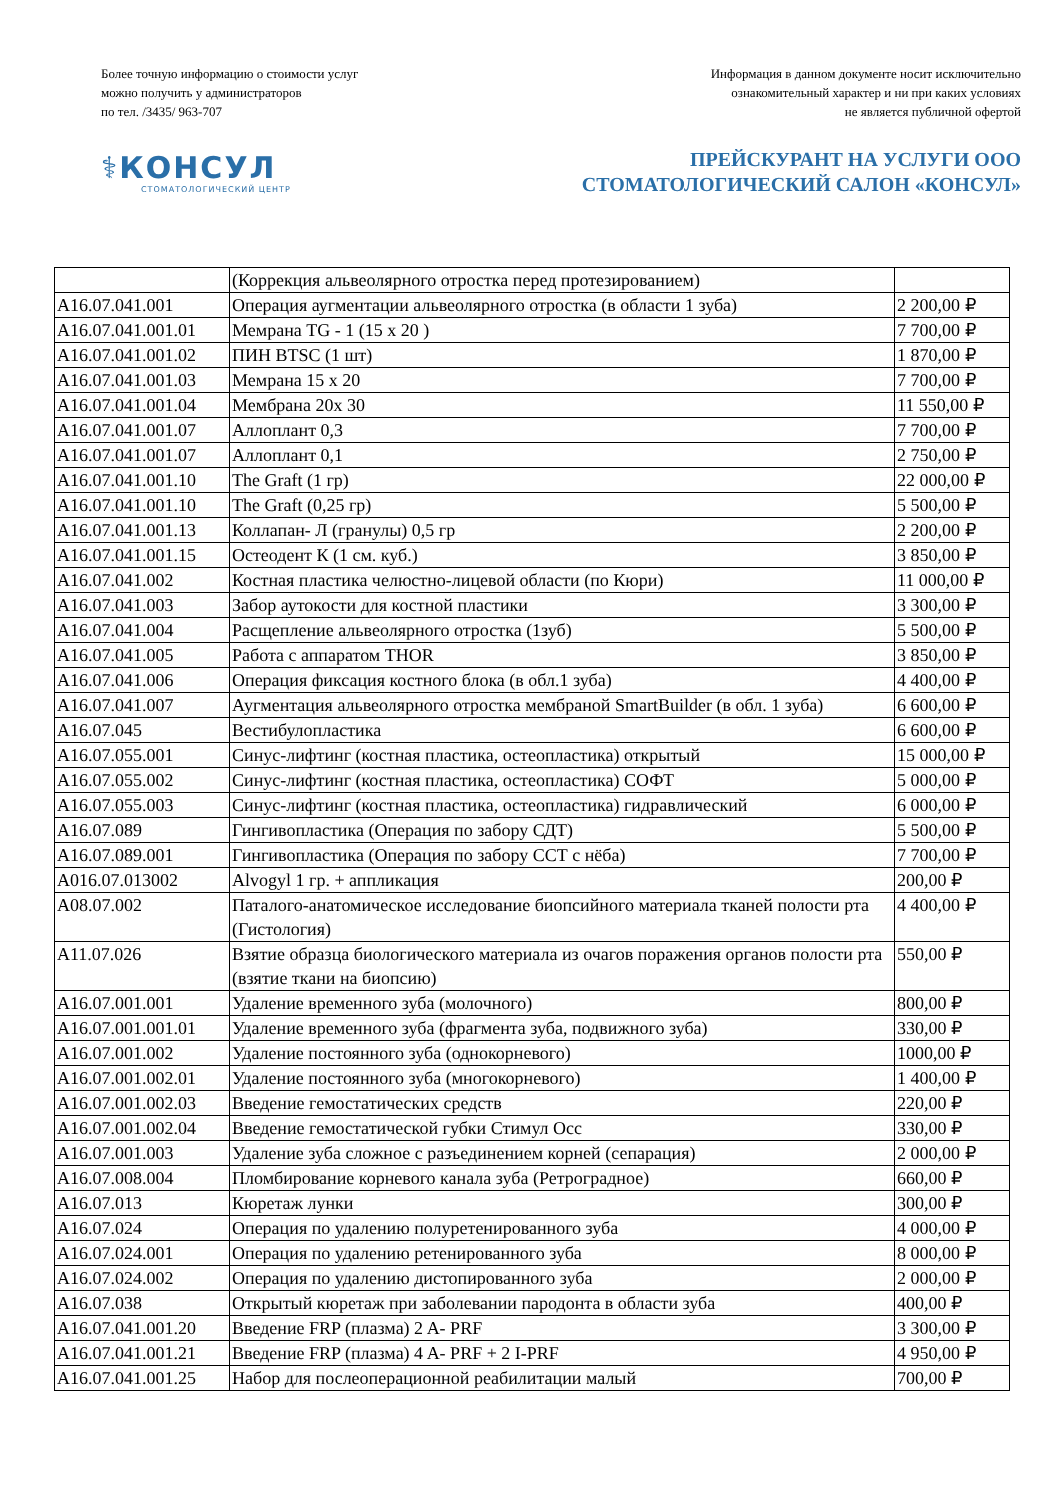Более точную информацию о стоимости услуг
можно получить у администраторов
по тел. /3435/ 963-707
Информация в данном документе носит исключительно
ознакомительный характер и ни при каких условиях
не является публичной офертой
⚕КОНСУЛ
СТОМАТОЛОГИЧЕСКИЙ ЦЕНТР
ПРЕЙСКУРАНТ НА УСЛУГИ ООО
СТОМАТОЛОГИЧЕСКИЙ САЛОН «КОНСУЛ»
| | (Коррекция альвеолярного отростка перед протезированием) | |
| A16.07.041.001 | Операция аугментации альвеолярного отростка (в области 1 зуба) | 2 200,00 ₽ |
| A16.07.041.001.01 | Мемрана TG - 1 (15 х 20 ) | 7 700,00 ₽ |
| A16.07.041.001.02 | ПИН BTSC (1 шт) | 1 870,00 ₽ |
| A16.07.041.001.03 | Мемрана 15 х 20 | 7 700,00 ₽ |
| A16.07.041.001.04 | Мембрана 20х 30 | 11 550,00 ₽ |
| A16.07.041.001.07 | Аллоплант 0,3 | 7 700,00 ₽ |
| A16.07.041.001.07 | Аллоплант 0,1 | 2 750,00 ₽ |
| A16.07.041.001.10 | The Graft (1 гр) | 22 000,00 ₽ |
| A16.07.041.001.10 | The Graft (0,25 гр) | 5 500,00 ₽ |
| A16.07.041.001.13 | Коллапан- Л (гранулы) 0,5 гр | 2 200,00 ₽ |
| A16.07.041.001.15 | Остеодент К (1 см. куб.) | 3 850,00 ₽ |
| A16.07.041.002 | Костная пластика челюстно-лицевой области (по Кюри) | 11 000,00 ₽ |
| A16.07.041.003 | Забор аутокости для костной пластики | 3 300,00 ₽ |
| A16.07.041.004 | Расщепление альвеолярного отростка (1зуб) | 5 500,00 ₽ |
| A16.07.041.005 | Работа с аппаратом THOR | 3 850,00 ₽ |
| A16.07.041.006 | Операция фиксация костного блока (в обл.1 зуба) | 4 400,00 ₽ |
| A16.07.041.007 | Аугментация альвеолярного отростка мембраной SmartBuilder (в обл. 1 зуба) | 6 600,00 ₽ |
| A16.07.045 | Вестибулопластика | 6 600,00 ₽ |
| A16.07.055.001 | Синус-лифтинг (костная пластика, остеопластика) открытый | 15 000,00 ₽ |
| A16.07.055.002 | Синус-лифтинг (костная пластика, остеопластика) СОФТ | 5 000,00 ₽ |
| A16.07.055.003 | Синус-лифтинг (костная пластика, остеопластика) гидравлический | 6 000,00 ₽ |
| A16.07.089 | Гингивопластика (Операция по забору СДТ) | 5 500,00 ₽ |
| A16.07.089.001 | Гингивопластика (Операция по забору ССТ с нёба) | 7 700,00 ₽ |
| A016.07.013002 | Alvogyl 1 гр. + аппликация | 200,00 ₽ |
| A08.07.002 | Паталого-анатомическое исследование биопсийного материала тканей полости рта (Гистология) | 4 400,00 ₽ |
| A11.07.026 | Взятие образца биологического материала из очагов поражения органов полости рта (взятие ткани на биопсию) | 550,00 ₽ |
| A16.07.001.001 | Удаление временного зуба (молочного) | 800,00 ₽ |
| A16.07.001.001.01 | Удаление временного зуба (фрагмента зуба, подвижного зуба) | 330,00 ₽ |
| A16.07.001.002 | Удаление постоянного зуба (однокорневого) | 1000,00 ₽ |
| A16.07.001.002.01 | Удаление постоянного зуба (многокорневого) | 1 400,00 ₽ |
| A16.07.001.002.03 | Введение гемостатических средств | 220,00 ₽ |
| A16.07.001.002.04 | Введение гемостатической губки Стимул Осс | 330,00 ₽ |
| A16.07.001.003 | Удаление зуба сложное с разъединением корней (сепарация) | 2 000,00 ₽ |
| A16.07.008.004 | Пломбирование корневого канала зуба (Ретроградное) | 660,00 ₽ |
| A16.07.013 | Кюретаж лунки | 300,00 ₽ |
| A16.07.024 | Операция по удалению полуретенированного зуба | 4 000,00 ₽ |
| A16.07.024.001 | Операция по удалению ретенированного зуба | 8 000,00 ₽ |
| A16.07.024.002 | Операция по удалению дистопированного зуба | 2 000,00 ₽ |
| A16.07.038 | Открытый кюретаж при заболевании пародонта в области зуба | 400,00 ₽ |
| A16.07.041.001.20 | Введение FRP (плазма) 2 A- PRF | 3 300,00 ₽ |
| A16.07.041.001.21 | Введение FRP (плазма) 4 A- PRF + 2 I-PRF | 4 950,00 ₽ |
| A16.07.041.001.25 | Набор для послеоперационной реабилитации малый | 700,00 ₽ |